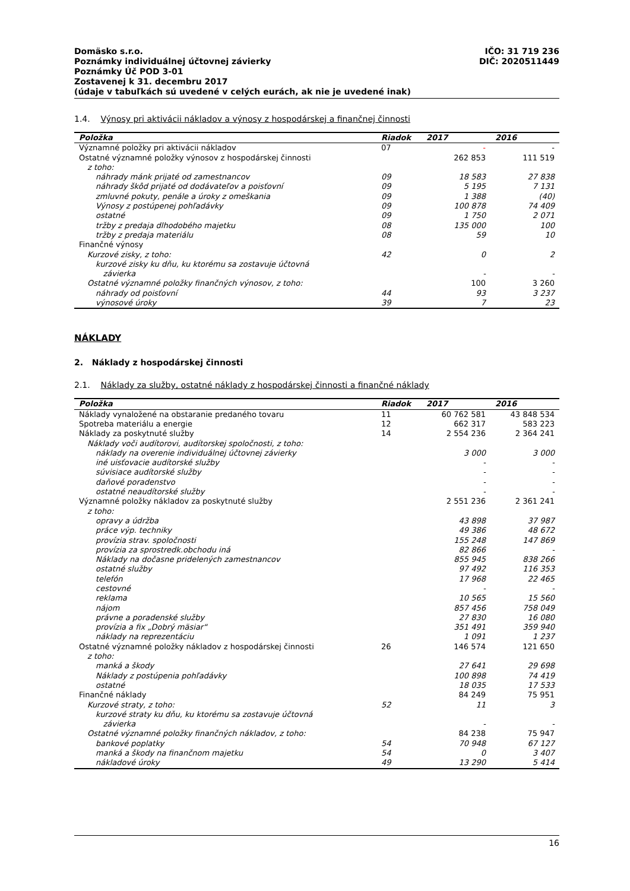IČO: 31 719 236
DIČ: 2020511449
Domäsko s.r.o.
Poznámky individuálnej účtovnej závierky
Poznámky Úč POD 3-01
Zostavenej k 31. decembru 2017
(údaje v tabuľkách sú uvedené v celých eurách, ak nie je uvedené inak)
1.4. Výnosy pri aktivácii nákladov a výnosy z hospodárskej a finančnej činnosti
| Položka | Riadok | 2017 | 2016 |
| --- | --- | --- | --- |
| Významné položky pri aktivácii nákladov | 07 | - | - |
| Ostatné významné položky výnosov z hospodárskej činnosti | | 262 853 | 111 519 |
| z toho: | | | |
| náhrady mánk prijaté od zamestnancov | 09 | 18 583 | 27 838 |
| náhrady škôd prijaté od dodávateľov a poisťovní | 09 | 5 195 | 7 131 |
| zmluvné pokuty, penále a úroky z omeškania | 09 | 1 388 | (40) |
| Výnosy z postúpenej pohľadávky | 09 | 100 878 | 74 409 |
| ostatné | 09 | 1 750 | 2 071 |
| tržby z predaja dlhodobého majetku | 08 | 135 000 | 100 |
| tržby z predaja materiálu | 08 | 59 | 10 |
| Finančné výnosy | | | |
| Kurzové zisky, z toho: | 42 | 0 | 2 |
| kurzové zisky ku dňu, ku ktorému sa zostavuje účtovná závierka | | - | - |
| Ostatné významné položky finančných výnosov, z toho: | | 100 | 3 260 |
| náhrady od poisťovní | 44 | 93 | 3 237 |
| výnosové úroky | 39 | 7 | 23 |
NÁKLADY
2. Náklady z hospodárskej činnosti
2.1. Náklady za služby, ostatné náklady z hospodárskej činnosti a finančné náklady
| Položka | Riadok | 2017 | 2016 |
| --- | --- | --- | --- |
| Náklady vynaložené na obstaranie predaného tovaru | 11 | 60 762 581 | 43 848 534 |
| Spotreba materiálu a energie | 12 | 662 317 | 583 223 |
| Náklady za poskytnuté služby | 14 | 2 554 236 | 2 364 241 |
| Náklady voči audítorovi, audítorskej spoločnosti, z toho: | | | |
| náklady na overenie individuálnej účtovnej závierky | | 3 000 | 3 000 |
| iné uisťovacie audítorské služby | | - | - |
| súvisiace audítorské služby | | - | - |
| daňové poradenstvo | | - | - |
| ostatné neaudítorské služby | | - | - |
| Významné položky nákladov za poskytnuté služby | | 2 551 236 | 2 361 241 |
| z toho: | | | |
| opravy a údržba | | 43 898 | 37 987 |
| práce výp. techniky | | 49 386 | 48 672 |
| provízia strav. spoločnosti | | 155 248 | 147 869 |
| provízia za sprostredk.obchodu iná | | 82 866 | - |
| Náklady na dočasne pridelených zamestnancov | | 855 945 | 838 266 |
| ostatné služby | | 97 492 | 116 353 |
| telefón | | 17 968 | 22 465 |
| cestovné | | - | - |
| reklama | | 10 565 | 15 560 |
| nájom | | 857 456 | 758 049 |
| právne a poradenské služby | | 27 830 | 16 080 |
| provízia a fix „Dobrý mäsiar“ | | 351 491 | 359 940 |
| náklady na reprezentáciu | | 1 091 | 1 237 |
| Ostatné významné položky nákladov z hospodárskej činnosti | 26 | 146 574 | 121 650 |
| z toho: | | | |
| manká a škody | | 27 641 | 29 698 |
| Náklady z postúpenia pohľadávky | | 100 898 | 74 419 |
| ostatné | | 18 035 | 17 533 |
| Finančné náklady | | 84 249 | 75 951 |
| Kurzové straty, z toho: | 52 | 11 | 3 |
| kurzové straty ku dňu, ku ktorému sa zostavuje účtovná závierka | | - | - |
| Ostatné významné položky finančných nákladov, z toho: | | 84 238 | 75 947 |
| bankové poplatky | 54 | 70 948 | 67 127 |
| manká a škody na finančnom majetku | 54 | 0 | 3 407 |
| nákladové úroky | 49 | 13 290 | 5 414 |
16